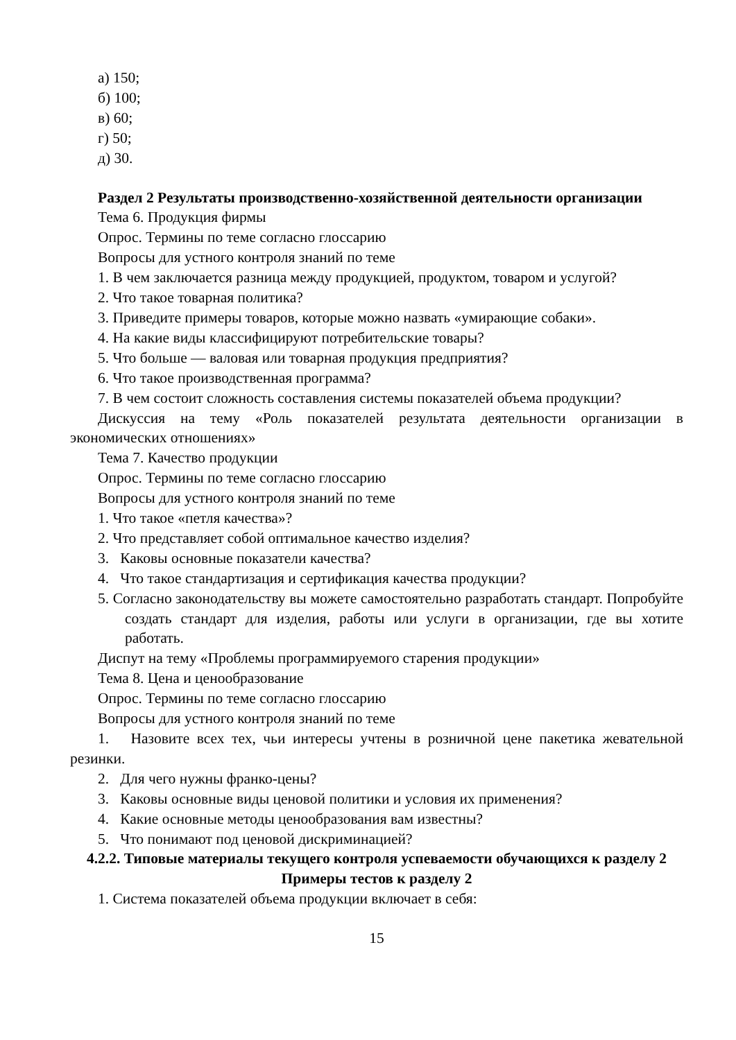а) 150;
б) 100;
в) 60;
г) 50;
д) 30.
Раздел 2 Результаты производственно-хозяйственной деятельности организации
Тема 6. Продукция фирмы
Опрос. Термины по теме согласно глоссарию
Вопросы для устного контроля знаний по теме
1. В чем заключается разница между продукцией, продуктом, товаром и услугой?
2. Что такое товарная политика?
3. Приведите примеры товаров, которые можно назвать «умирающие собаки».
4. На какие виды классифицируют потребительские товары?
5. Что больше — валовая или товарная продукция предприятия?
6. Что такое производственная программа?
7. В чем состоит сложность составления системы показателей объема продукции?
Дискуссия на тему «Роль показателей результата деятельности организации в экономических отношениях»
Тема 7. Качество продукции
Опрос. Термины по теме согласно глоссарию
Вопросы для устного контроля знаний по теме
1. Что такое «петля качества»?
2. Что представляет собой оптимальное качество изделия?
3. Каковы основные показатели качества?
4. Что такое стандартизация и сертификация качества продукции?
5. Согласно законодательству вы можете самостоятельно разработать стандарт. Попробуйте создать стандарт для изделия, работы или услуги в организации, где вы хотите работать.
Диспут на тему «Проблемы программируемого старения продукции»
Тема 8. Цена и ценообразование
Опрос. Термины по теме согласно глоссарию
Вопросы для устного контроля знаний по теме
1. Назовите всех тех, чьи интересы учтены в розничной цене пакетика жевательной резинки.
2. Для чего нужны франко-цены?
3. Каковы основные виды ценовой политики и условия их применения?
4. Какие основные методы ценообразования вам известны?
5. Что понимают под ценовой дискриминацией?
4.2.2. Типовые материалы текущего контроля успеваемости обучающихся к разделу 2
Примеры тестов к разделу 2
1. Система показателей объема продукции включает в себя:
15